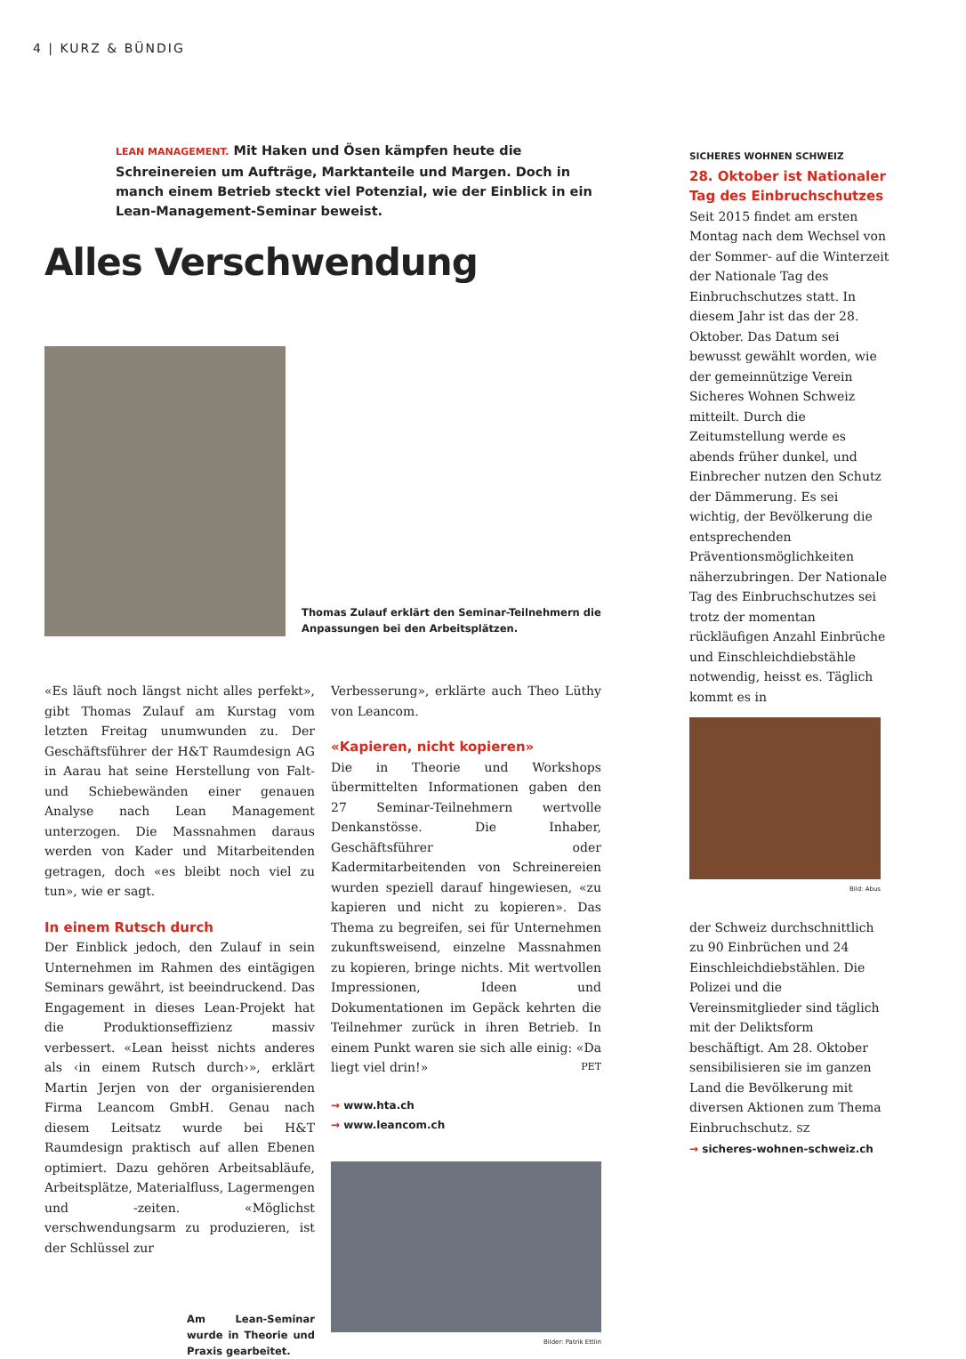4 | KURZ & BÜNDIG
LEAN MANAGEMENT. Mit Haken und Ösen kämpfen heute die Schreinereien um Aufträge, Marktanteile und Margen. Doch in manch einem Betrieb steckt viel Potenzial, wie der Einblick in ein Lean-Management-Seminar beweist.
Alles Verschwendung
Thomas Zulauf erklärt den Seminar-Teilnehmern die Anpassungen bei den Arbeitsplätzen.
«Es läuft noch längst nicht alles perfekt», gibt Thomas Zulauf am Kurstag vom letzten Freitag unumwunden zu. Der Geschäftsführer der H&T Raumdesign AG in Aarau hat seine Herstellung von Falt- und Schiebewänden einer genauen Analyse nach Lean Management unterzogen. Die Massnahmen daraus werden von Kader und Mitarbeitenden getragen, doch «es bleibt noch viel zu tun», wie er sagt.
In einem Rutsch durch
Der Einblick jedoch, den Zulauf in sein Unternehmen im Rahmen des eintägigen Seminars gewährt, ist beeindruckend. Das Engagement in dieses Lean-Projekt hat die Produktionseffizienz massiv verbessert. «Lean heisst nichts anderes als ‹in einem Rutsch durch›», erklärt Martin Jerjen von der organisierenden Firma Leancom GmbH. Genau nach diesem Leitsatz wurde bei H&T Raumdesign praktisch auf allen Ebenen optimiert. Dazu gehören Arbeitsabläufe, Arbeitsplätze, Materialfluss, Lagermengen und -zeiten. «Möglichst verschwendungsarm zu produzieren, ist der Schlüssel zur
Am Lean-Seminar wurde in Theorie und Praxis gearbeitet.
Verbesserung», erklärte auch Theo Lüthy von Leancom.
«Kapieren, nicht kopieren»
Die in Theorie und Workshops übermittelten Informationen gaben den 27 Seminar-Teilnehmern wertvolle Denkanstösse. Die Inhaber, Geschäftsführer oder Kadermitarbeitenden von Schreinereien wurden speziell darauf hingewiesen, «zu kapieren und nicht zu kopieren». Das Thema zu begreifen, sei für Unternehmen zukunftsweisend, einzelne Massnahmen zu kopieren, bringe nichts. Mit wertvollen Impressionen, Ideen und Dokumentationen im Gepäck kehrten die Teilnehmer zurück in ihren Betrieb. In einem Punkt waren sie sich alle einig: «Da liegt viel drin!» PET
→ www.hta.ch
→ www.leancom.ch
Bilder: Patrik Ettlin
SICHERES WOHNEN SCHWEIZ
28. Oktober ist Nationaler Tag des Einbruchschutzes
Seit 2015 findet am ersten Montag nach dem Wechsel von der Sommer- auf die Winterzeit der Nationale Tag des Einbruchschutzes statt. In diesem Jahr ist das der 28. Oktober. Das Datum sei bewusst gewählt worden, wie der gemeinnützige Verein Sicheres Wohnen Schweiz mitteilt. Durch die Zeitumstellung werde es abends früher dunkel, und Einbrecher nutzen den Schutz der Dämmerung. Es sei wichtig, der Bevölkerung die entsprechenden Präventionsmöglichkeiten näherzubringen. Der Nationale Tag des Einbruchschutzes sei trotz der momentan rückläufigen Anzahl Einbrüche und Einschleichdiebstähle notwendig, heisst es. Täglich kommt es in
Bild: Abus
der Schweiz durchschnittlich zu 90 Einbrüchen und 24 Einschleichdiebstählen. Die Polizei und die Vereinsmitglieder sind täglich mit der Deliktsform beschäftigt. Am 28. Oktober sensibilisieren sie im ganzen Land die Bevölkerung mit diversen Aktionen zum Thema Einbruchschutz. SZ
→ sicheres-wohnen-schweiz.ch